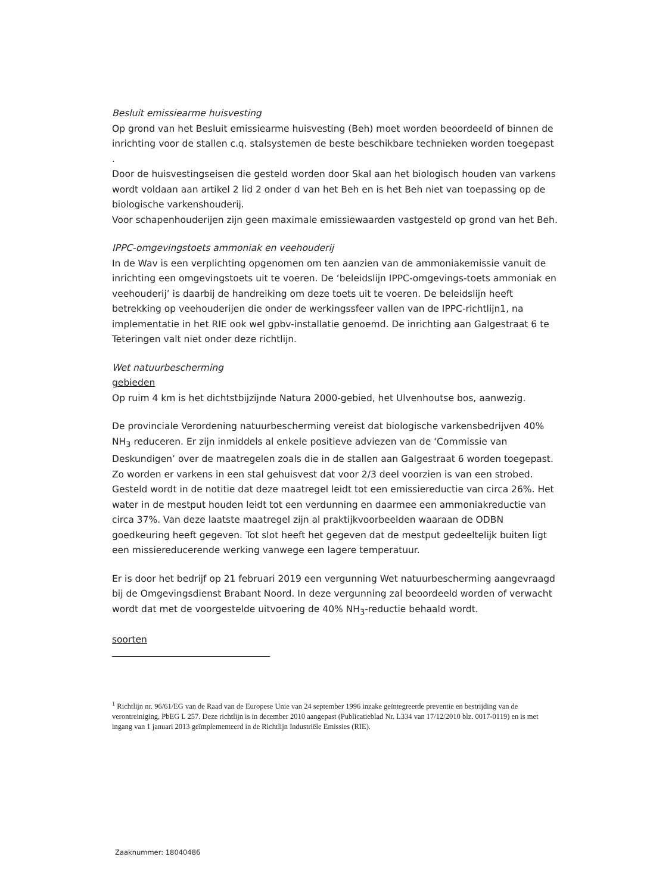Besluit emissiearme huisvesting
Op grond van het Besluit emissiearme huisvesting (Beh) moet worden beoordeeld of binnen de inrichting voor de stallen c.q. stalsystemen de beste beschikbare technieken worden toegepast .
Door de huisvestingseisen die gesteld worden door Skal aan het biologisch houden van varkens wordt voldaan aan artikel 2 lid 2 onder d van het Beh en is het Beh niet van toepassing op de biologische varkenshouderij.
Voor schapenhouderijen zijn geen maximale emissiewaarden vastgesteld op grond van het Beh.
IPPC-omgevingstoets ammoniak en veehouderij
In de Wav is een verplichting opgenomen om ten aanzien van de ammoniakemissie vanuit de inrichting een omgevingstoets uit te voeren. De ‘beleidslijn IPPC-omgevings-toets ammoniak en veehouderij’ is daarbij de handreiking om deze toets uit te voeren. De beleidslijn heeft betrekking op veehouderijen die onder de werkingssfeer vallen van de IPPC-richtlijn1, na implementatie in het RIE ook wel gpbv-installatie genoemd. De inrichting aan Galgestraat 6 te Teteringen valt niet onder deze richtlijn.
Wet natuurbescherming
gebieden
Op ruim 4 km is het dichtstbijzijnde Natura 2000-gebied, het Ulvenhoutse bos, aanwezig.
De provinciale Verordening natuurbescherming vereist dat biologische varkensbedrijven 40% NH<sub>3</sub> reduceren. Er zijn inmiddels al enkele positieve adviezen van de ‘Commissie van Deskundigen’ over de maatregelen zoals die in de stallen aan Galgestraat 6 worden toegepast. Zo worden er varkens in een stal gehuisvest dat voor 2/3 deel voorzien is van een strobed. Gesteld wordt in de notitie dat deze maatregel leidt tot een emissiereductie van circa 26%. Het water in de mestput houden leidt tot een verdunning en daarmee een ammoniakreductie van circa 37%. Van deze laatste maatregel zijn al praktijkvoorbeelden waaraan de ODBN goedkeuring heeft gegeven. Tot slot heeft het gegeven dat de mestput gedeeltelijk buiten ligt een missiereducerende werking vanwege een lagere temperatuur.
Er is door het bedrijf op 21 februari 2019 een vergunning Wet natuurbescherming aangevraagd bij de Omgevingsdienst Brabant Noord. In deze vergunning zal beoordeeld worden of verwacht wordt dat met de voorgestelde uitvoering de 40% NH<sub>3</sub>-reductie behaald wordt.
soorten
<sup>1</sup> Richtlijn nr. 96/61/EG van de Raad van de Europese Unie van 24 september 1996 inzake geïntegreerde preventie en bestrijding van de verontreiniging, PbEG L 257. Deze richtlijn is in december 2010 aangepast (Publicatieblad Nr. L334 van 17/12/2010 blz. 0017-0119) en is met ingang van 1 januari 2013 geïmplementeerd in de Richtlijn Industriële Emissies (RIE).
Zaaknummer: 18040486